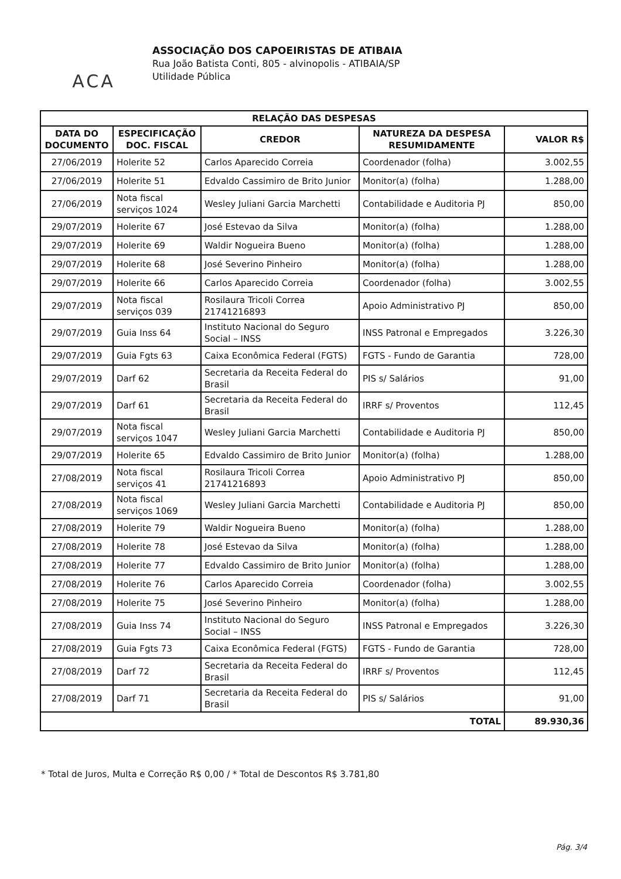ACA
ASSOCIAÇÃO DOS CAPOEIRISTAS DE ATIBAIA
Rua João Batista Conti, 805 - alvinopolis - ATIBAIA/SP
Utilidade Pública
| RELAÇÃO DAS DESPESAS | | | | |
| --- | --- | --- | --- | --- |
| DATA DO DOCUMENTO | ESPECIFICAÇÃO DOC. FISCAL | CREDOR | NATUREZA DA DESPESA RESUMIDAMENTE | VALOR R$ |
| 27/06/2019 | Holerite 52 | Carlos Aparecido Correia | Coordenador (folha) | 3.002,55 |
| 27/06/2019 | Holerite 51 | Edvaldo Cassimiro de Brito Junior | Monitor(a) (folha) | 1.288,00 |
| 27/06/2019 | Nota fiscal serviços 1024 | Wesley Juliani Garcia Marchetti | Contabilidade e Auditoria PJ | 850,00 |
| 29/07/2019 | Holerite 67 | José Estevao da Silva | Monitor(a) (folha) | 1.288,00 |
| 29/07/2019 | Holerite 69 | Waldir Nogueira Bueno | Monitor(a) (folha) | 1.288,00 |
| 29/07/2019 | Holerite 68 | José Severino Pinheiro | Monitor(a) (folha) | 1.288,00 |
| 29/07/2019 | Holerite 66 | Carlos Aparecido Correia | Coordenador (folha) | 3.002,55 |
| 29/07/2019 | Nota fiscal serviços 039 | Rosilaura Tricoli Correa 21741216893 | Apoio Administrativo PJ | 850,00 |
| 29/07/2019 | Guia Inss 64 | Instituto Nacional do Seguro Social – INSS | INSS Patronal e Empregados | 3.226,30 |
| 29/07/2019 | Guia Fgts 63 | Caixa Econômica Federal (FGTS) | FGTS - Fundo de Garantia | 728,00 |
| 29/07/2019 | Darf 62 | Secretaria da Receita Federal do Brasil | PIS s/ Salários | 91,00 |
| 29/07/2019 | Darf 61 | Secretaria da Receita Federal do Brasil | IRRF s/ Proventos | 112,45 |
| 29/07/2019 | Nota fiscal serviços 1047 | Wesley Juliani Garcia Marchetti | Contabilidade e Auditoria PJ | 850,00 |
| 29/07/2019 | Holerite 65 | Edvaldo Cassimiro de Brito Junior | Monitor(a) (folha) | 1.288,00 |
| 27/08/2019 | Nota fiscal serviços 41 | Rosilaura Tricoli Correa 21741216893 | Apoio Administrativo PJ | 850,00 |
| 27/08/2019 | Nota fiscal serviços 1069 | Wesley Juliani Garcia Marchetti | Contabilidade e Auditoria PJ | 850,00 |
| 27/08/2019 | Holerite 79 | Waldir Nogueira Bueno | Monitor(a) (folha) | 1.288,00 |
| 27/08/2019 | Holerite 78 | José Estevao da Silva | Monitor(a) (folha) | 1.288,00 |
| 27/08/2019 | Holerite 77 | Edvaldo Cassimiro de Brito Junior | Monitor(a) (folha) | 1.288,00 |
| 27/08/2019 | Holerite 76 | Carlos Aparecido Correia | Coordenador (folha) | 3.002,55 |
| 27/08/2019 | Holerite 75 | José Severino Pinheiro | Monitor(a) (folha) | 1.288,00 |
| 27/08/2019 | Guia Inss 74 | Instituto Nacional do Seguro Social – INSS | INSS Patronal e Empregados | 3.226,30 |
| 27/08/2019 | Guia Fgts 73 | Caixa Econômica Federal (FGTS) | FGTS - Fundo de Garantia | 728,00 |
| 27/08/2019 | Darf 72 | Secretaria da Receita Federal do Brasil | IRRF s/ Proventos | 112,45 |
| 27/08/2019 | Darf 71 | Secretaria da Receita Federal do Brasil | PIS s/ Salários | 91,00 |
| TOTAL | | | | 89.930,36 |
* Total de Juros, Multa e Correção R$ 0,00 / * Total de Descontos R$ 3.781,80
Pág. 3/4